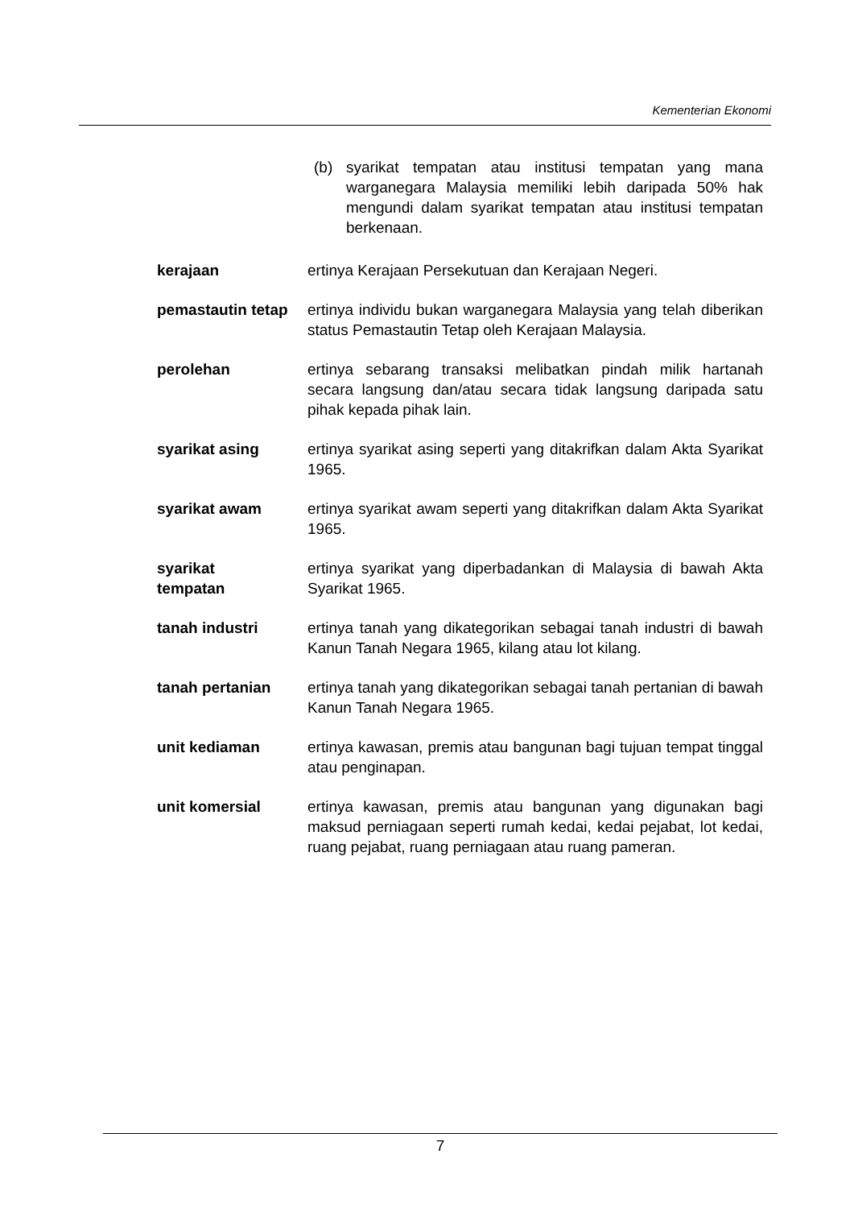Kementerian Ekonomi
(b) syarikat tempatan atau institusi tempatan yang mana warganegara Malaysia memiliki lebih daripada 50% hak mengundi dalam syarikat tempatan atau institusi tempatan berkenaan.
kerajaan ertinya Kerajaan Persekutuan dan Kerajaan Negeri.
pemastautin tetap
ertinya individu bukan warganegara Malaysia yang telah diberikan status Pemastautin Tetap oleh Kerajaan Malaysia.
perolehan ertinya sebarang transaksi melibatkan pindah milik hartanah secara langsung dan/atau secara tidak langsung daripada satu pihak kepada pihak lain.
syarikat asing ertinya syarikat asing seperti yang ditakrifkan dalam Akta Syarikat 1965.
syarikat awam ertinya syarikat awam seperti yang ditakrifkan dalam Akta Syarikat 1965.
syarikat
tempatan
ertinya syarikat yang diperbadankan di Malaysia di bawah Akta Syarikat 1965.
tanah industri ertinya tanah yang dikategorikan sebagai tanah industri di bawah Kanun Tanah Negara 1965, kilang atau lot kilang.
tanah pertanian ertinya tanah yang dikategorikan sebagai tanah pertanian di bawah Kanun Tanah Negara 1965.
unit kediaman ertinya kawasan, premis atau bangunan bagi tujuan tempat tinggal atau penginapan.
unit komersial ertinya kawasan, premis atau bangunan yang digunakan bagi maksud perniagaan seperti rumah kedai, kedai pejabat, lot kedai, ruang pejabat, ruang perniagaan atau ruang pameran.
7